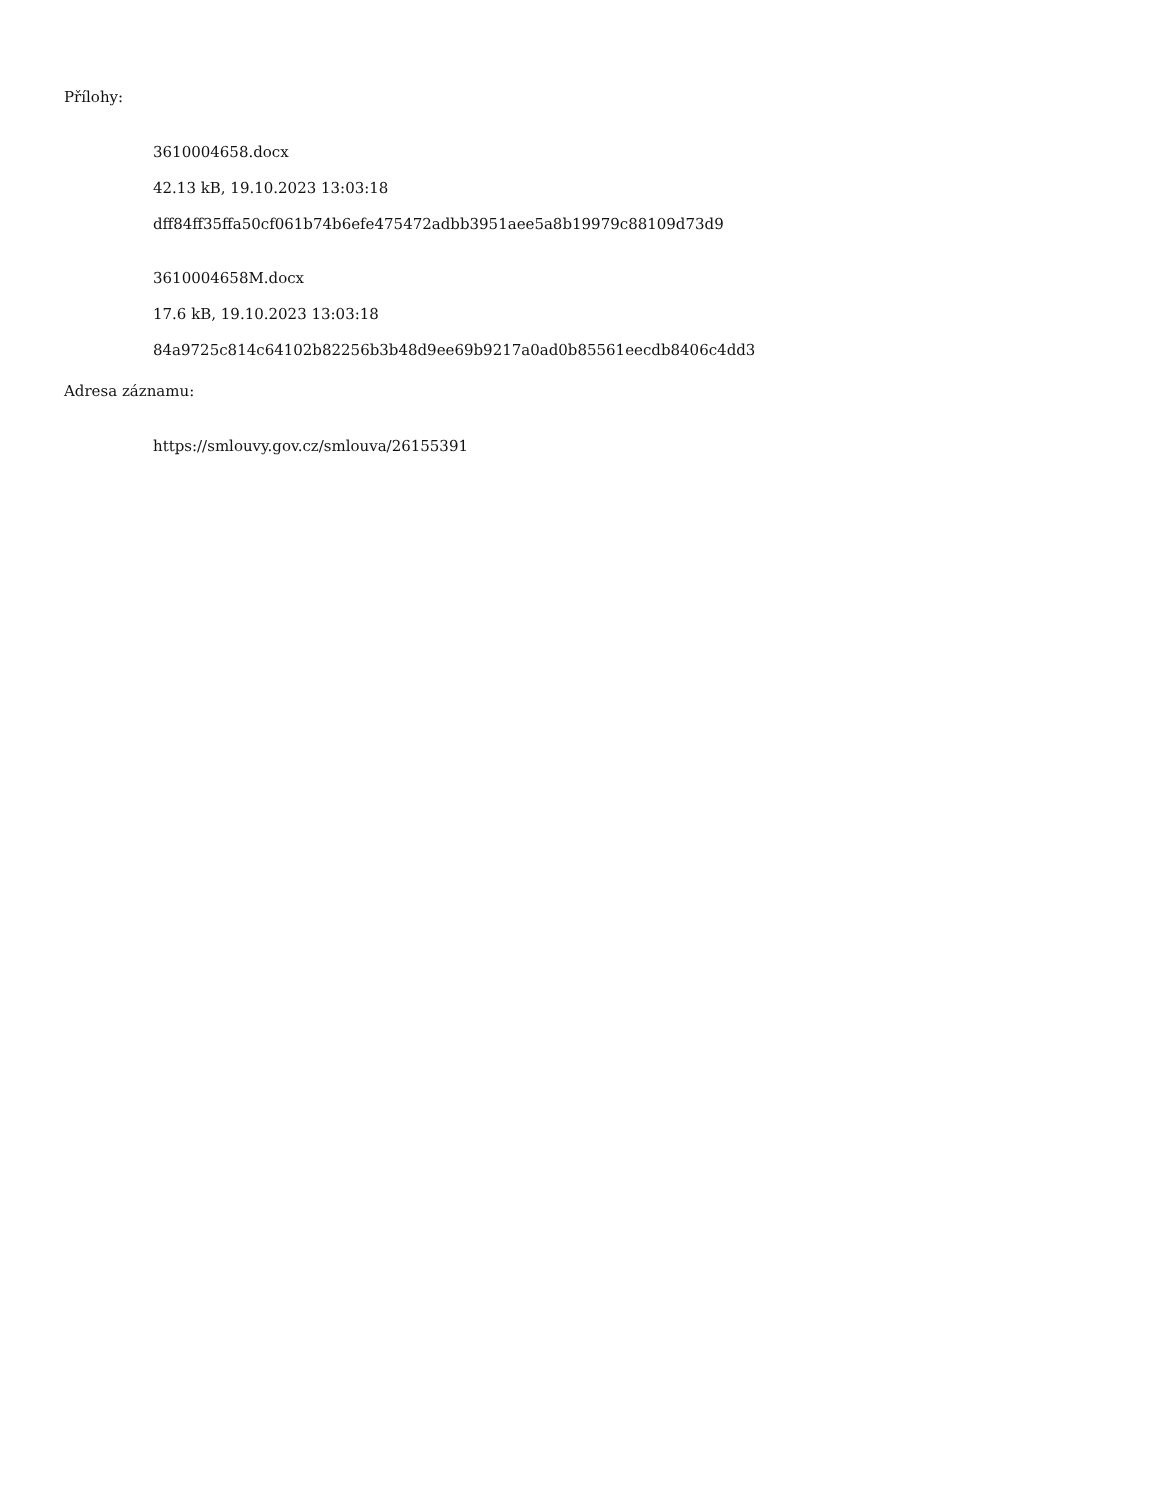Přílohy:
3610004658.docx
42.13 kB, 19.10.2023 13:03:18
dff84ff35ffa50cf061b74b6efe475472adbb3951aee5a8b19979c88109d73d9
3610004658M.docx
17.6 kB, 19.10.2023 13:03:18
84a9725c814c64102b82256b3b48d9ee69b9217a0ad0b85561eecdb8406c4dd3
Adresa záznamu:
https://smlouvy.gov.cz/smlouva/26155391